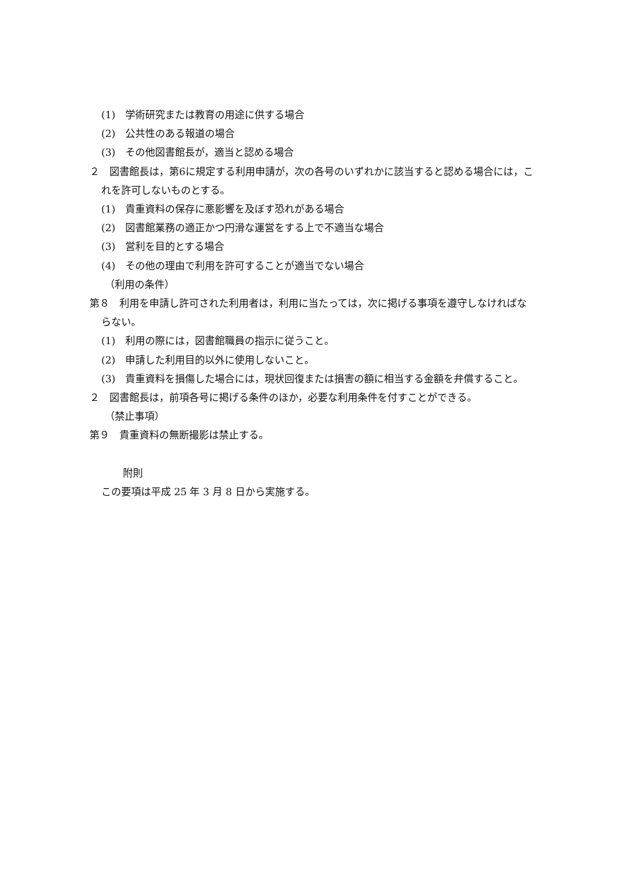(1)　学術研究または教育の用途に供する場合
(2)　公共性のある報道の場合
(3)　その他図書館長が，適当と認める場合
２　図書館長は，第6に規定する利用申請が，次の各号のいずれかに該当すると認める場合には，これを許可しないものとする。
(1)　貴重資料の保存に悪影響を及ぼす恐れがある場合
(2)　図書館業務の適正かつ円滑な運営をする上で不適当な場合
(3)　営利を目的とする場合
(4)　その他の理由で利用を許可することが適当でない場合
（利用の条件）
第８　利用を申請し許可された利用者は，利用に当たっては，次に掲げる事項を遵守しなければならない。
(1)　利用の際には，図書館職員の指示に従うこと。
(2)　申請した利用目的以外に使用しないこと。
(3)　貴重資料を損傷した場合には，現状回復または損害の額に相当する金額を弁償すること。
２　図書館長は，前項各号に掲げる条件のほか，必要な利用条件を付すことができる。
（禁止事項）
第９　貴重資料の無断撮影は禁止する。
附則
この要項は平成 25 年 3 月 8 日から実施する。